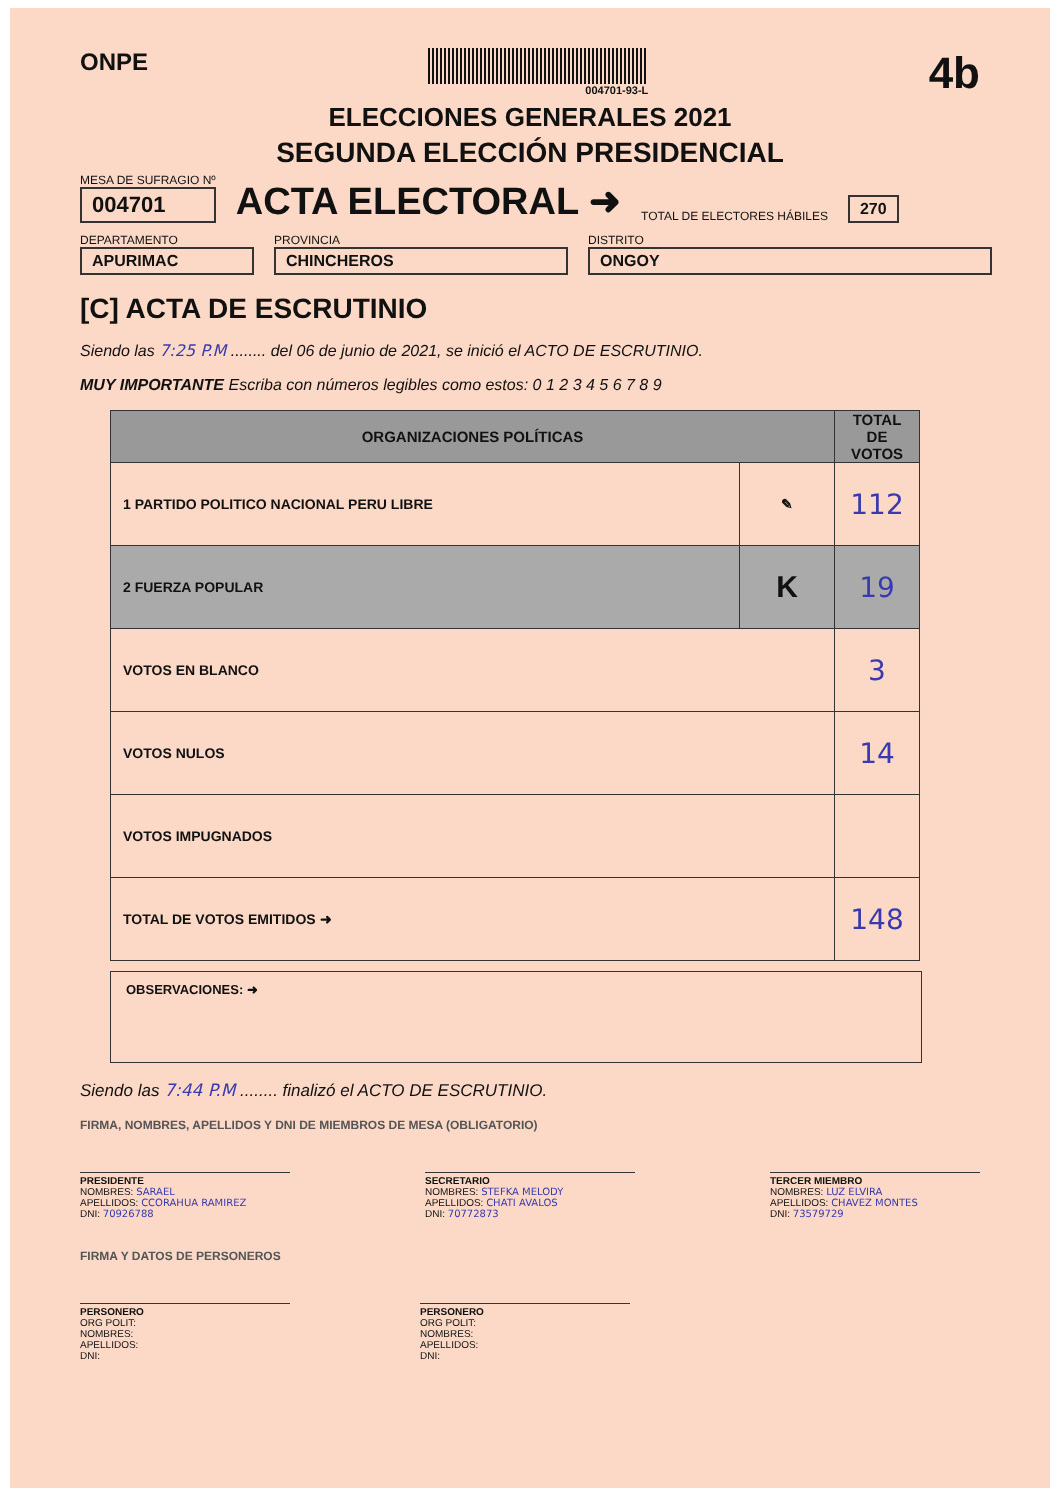ONPE
004701-93-L
4b
ELECCIONES GENERALES 2021
SEGUNDA ELECCIÓN PRESIDENCIAL
MESA DE SUFRAGIO Nº
004701
ACTA ELECTORAL ➜
TOTAL DE ELECTORES HÁBILES
270
DEPARTAMENTO
APURIMAC
PROVINCIA
CHINCHEROS
DISTRITO
ONGOY
[C] ACTA DE ESCRUTINIO
Siendo las 7:25 P.M ........ del 06 de junio de 2021, se inició el ACTO DE ESCRUTINIO.
MUY IMPORTANTE Escriba con números legibles como estos: 0 1 2 3 4 5 6 7 8 9
| ORGANIZACIONES POLÍTICAS | | TOTAL DE VOTOS |
| --- | --- | --- |
| 1 PARTIDO POLITICO NACIONAL PERU LIBRE | ✎ | 112 |
| 2 FUERZA POPULAR | K | 19 |
| VOTOS EN BLANCO | | 3 |
| VOTOS NULOS | | 14 |
| VOTOS IMPUGNADOS | | |
| TOTAL DE VOTOS EMITIDOS ➜ | | 148 |
OBSERVACIONES: ➜
Siendo las 7:44 P.M ........ finalizó el ACTO DE ESCRUTINIO.
FIRMA, NOMBRES, APELLIDOS Y DNI DE MIEMBROS DE MESA (OBLIGATORIO)
PRESIDENTE
NOMBRES: SARAEL
APELLIDOS: CCORAHUA RAMIREZ
DNI: 70926788
SECRETARIO
NOMBRES: STEFKA MELODY
APELLIDOS: CHATI AVALOS
DNI: 70772873
TERCER MIEMBRO
NOMBRES: LUZ ELVIRA
APELLIDOS: CHAVEZ MONTES
DNI: 73579729
FIRMA Y DATOS DE PERSONEROS
PERSONERO
ORG POLIT:
NOMBRES:
APELLIDOS:
DNI:
PERSONERO
ORG POLIT:
NOMBRES:
APELLIDOS:
DNI: